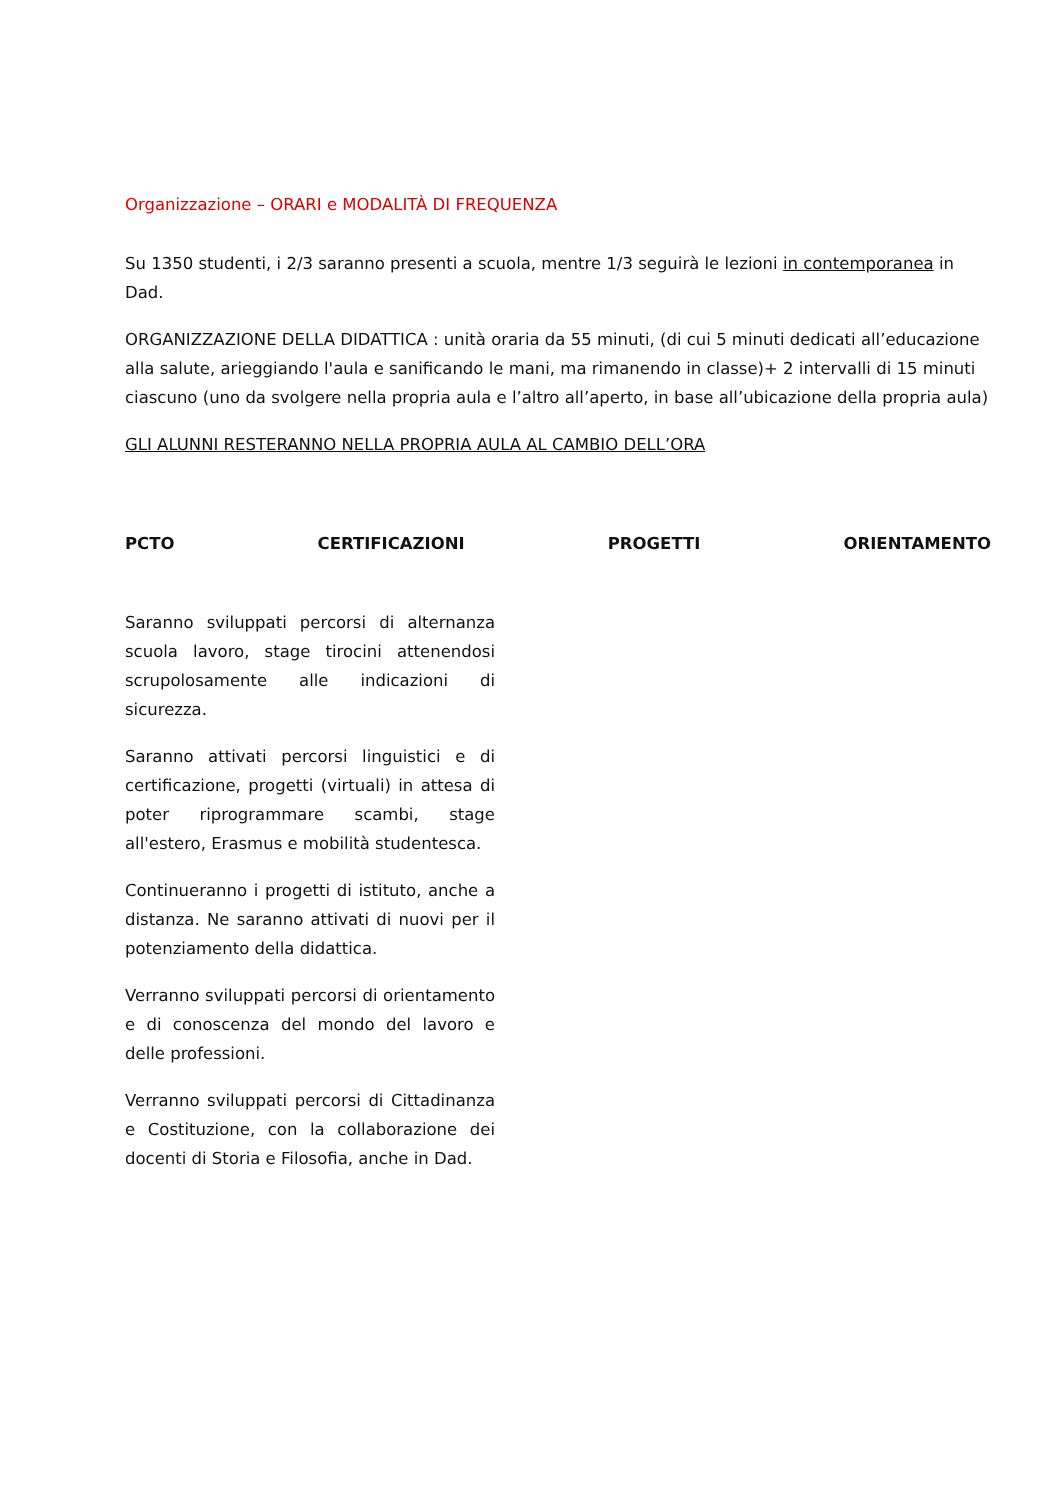Organizzazione – ORARI e MODALITÀ DI FREQUENZA
Su 1350 studenti, i 2/3 saranno presenti a scuola, mentre 1/3 seguirà le lezioni in contemporanea in Dad.
ORGANIZZAZIONE DELLA DIDATTICA : unità oraria da 55 minuti, (di cui 5 minuti dedicati all’educazione alla salute, arieggiando l'aula e sanificando le mani, ma rimanendo in classe)+ 2 intervalli di 15 minuti ciascuno (uno da svolgere nella propria aula e l’altro all’aperto, in base all’ubicazione della propria aula)
GLI ALUNNI RESTERANNO NELLA PROPRIA AULA AL CAMBIO DELL’ORA
PCTO CERTIFICAZIONI PROGETTI ORIENTAMENTO
Saranno sviluppati percorsi di alternanza scuola lavoro, stage tirocini attenendosi scrupolosamente alle indicazioni di sicurezza.
Saranno attivati percorsi linguistici e di certificazione, progetti (virtuali) in attesa di poter riprogrammare scambi, stage all'estero, Erasmus e mobilità studentesca.
Continueranno i progetti di istituto, anche a distanza. Ne saranno attivati di nuovi per il potenziamento della didattica.
Verranno sviluppati percorsi di orientamento e di conoscenza del mondo del lavoro e delle professioni.
Verranno sviluppati percorsi di Cittadinanza e Costituzione, con la collaborazione dei docenti di Storia e Filosofia, anche in Dad.